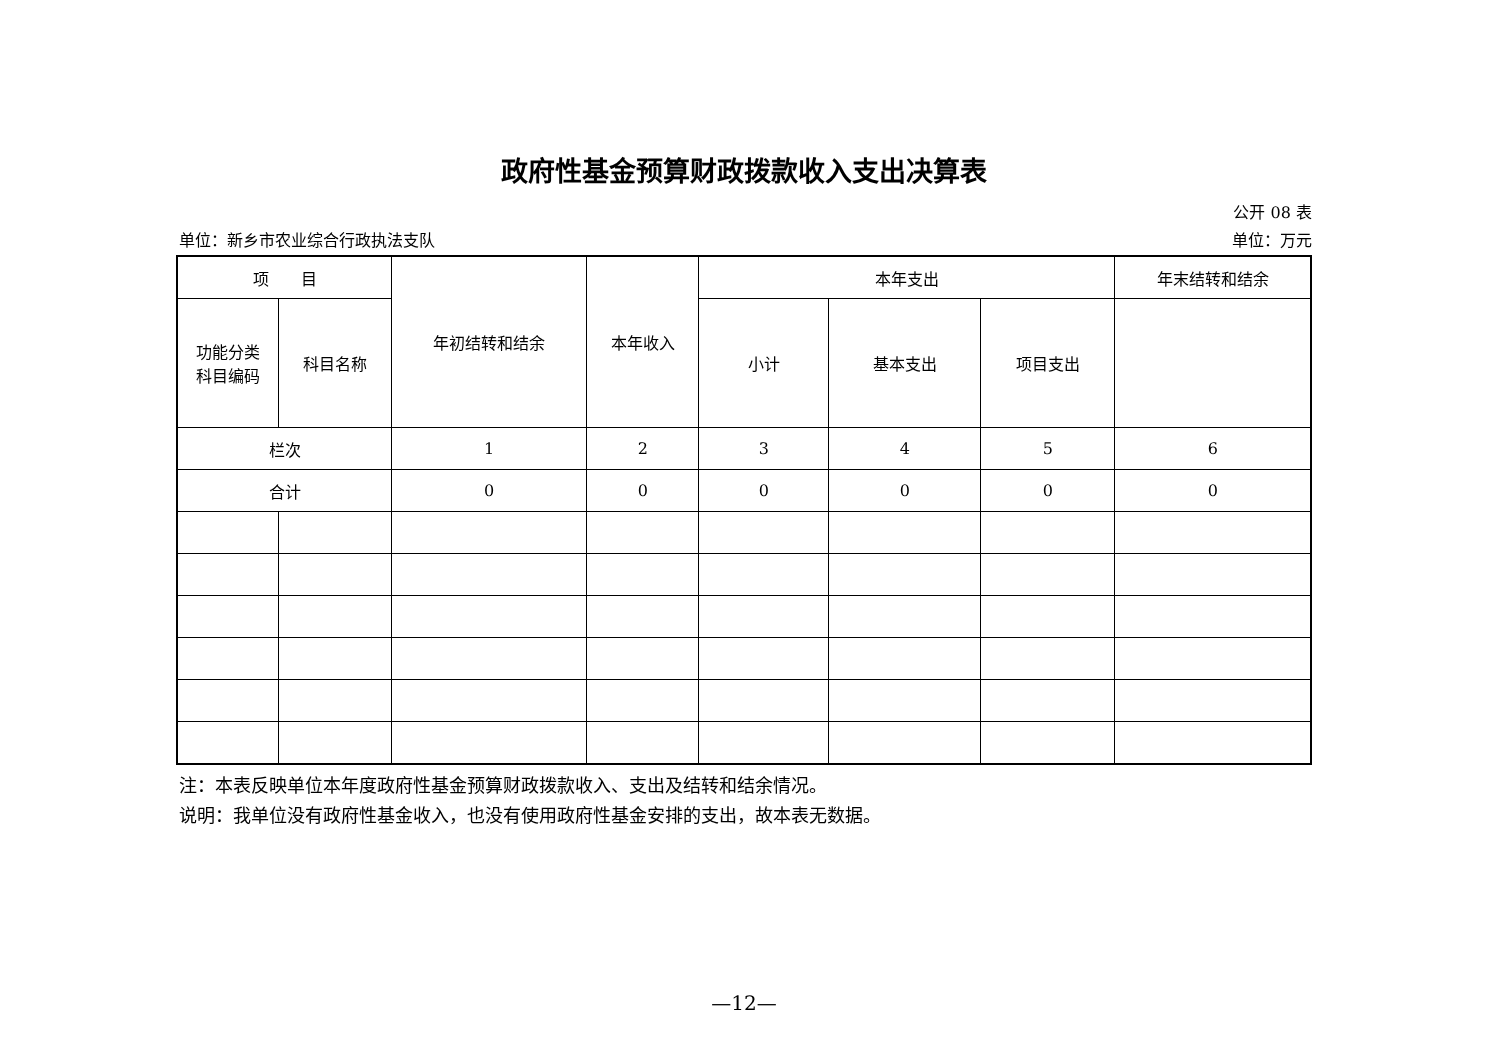政府性基金预算财政拨款收入支出决算表
公开 08 表
单位：新乡市农业综合行政执法支队 单位：万元
| 项 目 | | 年初结转和结余 | 本年收入 | 本年支出 | | | 年末结转和结余 |
| --- | --- | --- | --- | --- | --- | --- | --- |
| 功能分类 科目编码 | 科目名称 | | | 小计 | 基本支出 | 项目支出 | |
| 栏次 | | 1 | 2 | 3 | 4 | 5 | 6 |
| 合计 | | 0 | 0 | 0 | 0 | 0 | 0 |
注：本表反映单位本年度政府性基金预算财政拨款收入、支出及结转和结余情况。
说明：我单位没有政府性基金收入，也没有使用政府性基金安排的支出，故本表无数据。
—12—